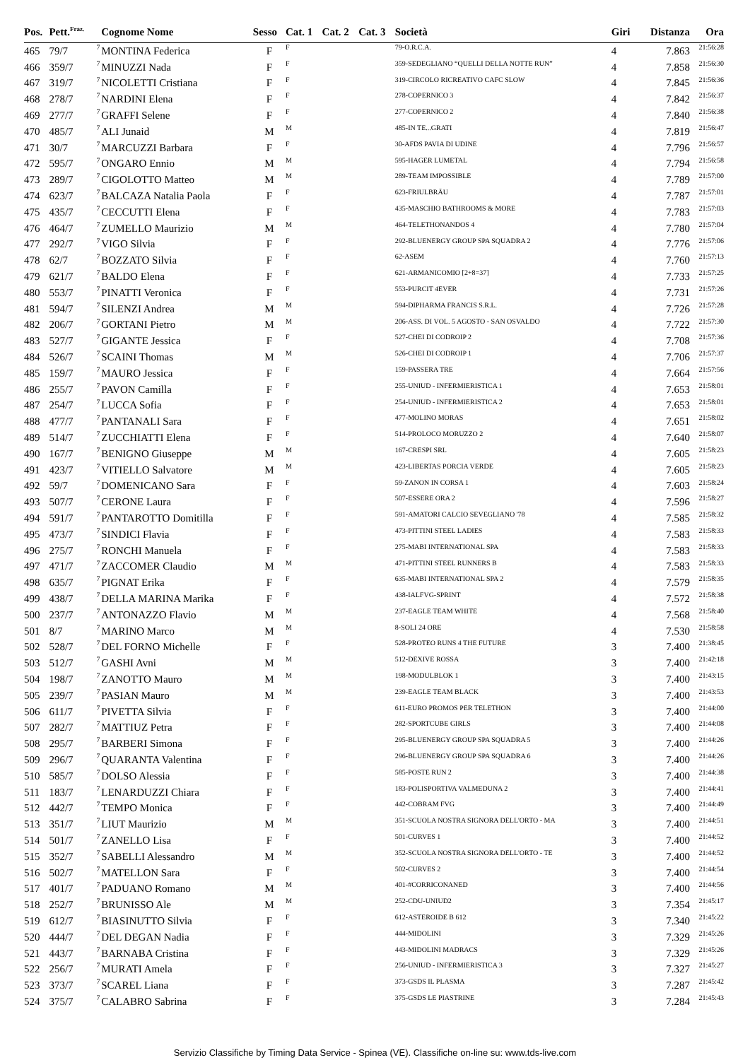| Pos. | Pett.<sup>Fraz.</sup> | | Cognome Nome | Sesso | Cat. 1 | Cat. 2 | Cat. 3 | Società | Giri | Distanza | Ora |
| --- | --- | --- | --- | --- | --- | --- | --- | --- | --- | --- | --- |
| 465 | 79/7 | 7 | MONTINA Federica | F | F | | | 79-O.R.C.A. | 4 | 7.863 | 21:56:28 |
| 466 | 359/7 | 7 | MINUZZI Nada | F | F | | | 359-SEDEGLIANO “QUELLI DELLA NOTTE RUN” | 4 | 7.858 | 21:56:30 |
| 467 | 319/7 | 7 | NICOLETTI Cristiana | F | F | | | 319-CIRCOLO RICREATIVO CAFC SLOW | 4 | 7.845 | 21:56:36 |
| 468 | 278/7 | 7 | NARDINI Elena | F | F | | | 278-COPERNICO 3 | 4 | 7.842 | 21:56:37 |
| 469 | 277/7 | 7 | GRAFFI Selene | F | F | | | 277-COPERNICO 2 | 4 | 7.840 | 21:56:38 |
| 470 | 485/7 | 7 | ALI Junaid | M | M | | | 485-IN TE...GRATI | 4 | 7.819 | 21:56:47 |
| 471 | 30/7 | 7 | MARCUZZI Barbara | F | F | | | 30-AFDS PAVIA DI UDINE | 4 | 7.796 | 21:56:57 |
| 472 | 595/7 | 7 | ONGARO Ennio | M | M | | | 595-HAGER LUMETAL | 4 | 7.794 | 21:56:58 |
| 473 | 289/7 | 7 | CIGOLOTTO Matteo | M | M | | | 289-TEAM IMPOSSIBLE | 4 | 7.789 | 21:57:00 |
| 474 | 623/7 | 7 | BALCAZA Natalia Paola | F | F | | | 623-FRIULBRÄU | 4 | 7.787 | 21:57:01 |
| 475 | 435/7 | 7 | CECCUTTI Elena | F | F | | | 435-MASCHIO BATHROOMS & MORE | 4 | 7.783 | 21:57:03 |
| 476 | 464/7 | 7 | ZUMELLO Maurizio | M | M | | | 464-TELETHONANDOS 4 | 4 | 7.780 | 21:57:04 |
| 477 | 292/7 | 7 | VIGO Silvia | F | F | | | 292-BLUENERGY GROUP SPA SQUADRA 2 | 4 | 7.776 | 21:57:06 |
| 478 | 62/7 | 7 | BOZZATO Silvia | F | F | | | 62-ASEM | 4 | 7.760 | 21:57:13 |
| 479 | 621/7 | 7 | BALDO Elena | F | F | | | 621-ARMANICOMIO [2+8=37] | 4 | 7.733 | 21:57:25 |
| 480 | 553/7 | 7 | PINATTI Veronica | F | F | | | 553-PURCIT 4EVER | 4 | 7.731 | 21:57:26 |
| 481 | 594/7 | 7 | SILENZI Andrea | M | M | | | 594-DIPHARMA FRANCIS S.R.L. | 4 | 7.726 | 21:57:28 |
| 482 | 206/7 | 7 | GORTANI Pietro | M | M | | | 206-ASS. DI VOL. 5 AGOSTO - SAN OSVALDO | 4 | 7.722 | 21:57:30 |
| 483 | 527/7 | 7 | GIGANTE Jessica | F | F | | | 527-CHEI DI CODROIP 2 | 4 | 7.708 | 21:57:36 |
| 484 | 526/7 | 7 | SCAINI Thomas | M | M | | | 526-CHEI DI CODROIP 1 | 4 | 7.706 | 21:57:37 |
| 485 | 159/7 | 7 | MAURO Jessica | F | F | | | 159-PASSERA TRE | 4 | 7.664 | 21:57:56 |
| 486 | 255/7 | 7 | PAVON Camilla | F | F | | | 255-UNIUD - INFERMIERISTICA 1 | 4 | 7.653 | 21:58:01 |
| 487 | 254/7 | 7 | LUCCA Sofia | F | F | | | 254-UNIUD - INFERMIERISTICA 2 | 4 | 7.653 | 21:58:01 |
| 488 | 477/7 | 7 | PANTANALI Sara | F | F | | | 477-MOLINO MORAS | 4 | 7.651 | 21:58:02 |
| 489 | 514/7 | 7 | ZUCCHIATTI Elena | F | F | | | 514-PROLOCO MORUZZO 2 | 4 | 7.640 | 21:58:07 |
| 490 | 167/7 | 7 | BENIGNO Giuseppe | M | M | | | 167-CRESPI SRL | 4 | 7.605 | 21:58:23 |
| 491 | 423/7 | 7 | VITIELLO Salvatore | M | M | | | 423-LIBERTAS PORCIA VERDE | 4 | 7.605 | 21:58:23 |
| 492 | 59/7 | 7 | DOMENICANO Sara | F | F | | | 59-ZANON IN CORSA 1 | 4 | 7.603 | 21:58:24 |
| 493 | 507/7 | 7 | CERONE Laura | F | F | | | 507-ESSERE ORA 2 | 4 | 7.596 | 21:58:27 |
| 494 | 591/7 | 7 | PANTAROTTO Domitilla | F | F | | | 591-AMATORI CALCIO SEVEGLIANO '78 | 4 | 7.585 | 21:58:32 |
| 495 | 473/7 | 7 | SINDICI Flavia | F | F | | | 473-PITTINI STEEL LADIES | 4 | 7.583 | 21:58:33 |
| 496 | 275/7 | 7 | RONCHI Manuela | F | F | | | 275-MABI INTERNATIONAL SPA | 4 | 7.583 | 21:58:33 |
| 497 | 471/7 | 7 | ZACCOMER Claudio | M | M | | | 471-PITTINI STEEL RUNNERS B | 4 | 7.583 | 21:58:33 |
| 498 | 635/7 | 7 | PIGNAT Erika | F | F | | | 635-MABI INTERNATIONAL SPA 2 | 4 | 7.579 | 21:58:35 |
| 499 | 438/7 | 7 | DELLA MARINA Marika | F | F | | | 438-IALFVG-SPRINT | 4 | 7.572 | 21:58:38 |
| 500 | 237/7 | 7 | ANTONAZZO Flavio | M | M | | | 237-EAGLE TEAM WHITE | 4 | 7.568 | 21:58:40 |
| 501 | 8/7 | 7 | MARINO Marco | M | M | | | 8-SOLI 24 ORE | 4 | 7.530 | 21:58:58 |
| 502 | 528/7 | 7 | DEL FORNO Michelle | F | F | | | 528-PROTEO RUNS 4 THE FUTURE | 3 | 7.400 | 21:38:45 |
| 503 | 512/7 | 7 | GASHI Avni | M | M | | | 512-DEXIVE ROSSA | 3 | 7.400 | 21:42:18 |
| 504 | 198/7 | 7 | ZANOTTO Mauro | M | M | | | 198-MODULBLOK 1 | 3 | 7.400 | 21:43:15 |
| 505 | 239/7 | 7 | PASIAN Mauro | M | M | | | 239-EAGLE TEAM BLACK | 3 | 7.400 | 21:43:53 |
| 506 | 611/7 | 7 | PIVETTA Silvia | F | F | | | 611-EURO PROMOS PER TELETHON | 3 | 7.400 | 21:44:00 |
| 507 | 282/7 | 7 | MATTIUZ Petra | F | F | | | 282-SPORTCUBE GIRLS | 3 | 7.400 | 21:44:08 |
| 508 | 295/7 | 7 | BARBERI Simona | F | F | | | 295-BLUENERGY GROUP SPA SQUADRA 5 | 3 | 7.400 | 21:44:26 |
| 509 | 296/7 | 7 | QUARANTA Valentina | F | F | | | 296-BLUENERGY GROUP SPA SQUADRA 6 | 3 | 7.400 | 21:44:26 |
| 510 | 585/7 | 7 | DOLSO Alessia | F | F | | | 585-POSTE RUN 2 | 3 | 7.400 | 21:44:38 |
| 511 | 183/7 | 7 | LENARDUZZI Chiara | F | F | | | 183-POLISPORTIVA VALMEDUNA 2 | 3 | 7.400 | 21:44:41 |
| 512 | 442/7 | 7 | TEMPO Monica | F | F | | | 442-COBRAM FVG | 3 | 7.400 | 21:44:49 |
| 513 | 351/7 | 7 | LIUT Maurizio | M | M | | | 351-SCUOLA NOSTRA SIGNORA DELL'ORTO - MA | 3 | 7.400 | 21:44:51 |
| 514 | 501/7 | 7 | ZANELLO Lisa | F | F | | | 501-CURVES 1 | 3 | 7.400 | 21:44:52 |
| 515 | 352/7 | 7 | SABELLI Alessandro | M | M | | | 352-SCUOLA NOSTRA SIGNORA DELL'ORTO - TE | 3 | 7.400 | 21:44:52 |
| 516 | 502/7 | 7 | MATELLON Sara | F | F | | | 502-CURVES 2 | 3 | 7.400 | 21:44:54 |
| 517 | 401/7 | 7 | PADUANO Romano | M | M | | | 401-#CORRICONANED | 3 | 7.400 | 21:44:56 |
| 518 | 252/7 | 7 | BRUNISSO Ale | M | M | | | 252-CDU-UNIUD2 | 3 | 7.354 | 21:45:17 |
| 519 | 612/7 | 7 | BIASINUTTO Silvia | F | F | | | 612-ASTEROIDE B 612 | 3 | 7.340 | 21:45:22 |
| 520 | 444/7 | 7 | DEL DEGAN Nadia | F | F | | | 444-MIDOLINI | 3 | 7.329 | 21:45:26 |
| 521 | 443/7 | 7 | BARNABA Cristina | F | F | | | 443-MIDOLINI MADRACS | 3 | 7.329 | 21:45:26 |
| 522 | 256/7 | 7 | MURATI Amela | F | F | | | 256-UNIUD - INFERMIERISTICA 3 | 3 | 7.327 | 21:45:27 |
| 523 | 373/7 | 7 | SCAREL Liana | F | F | | | 373-GSDS IL PLASMA | 3 | 7.287 | 21:45:42 |
| 524 | 375/7 | 7 | CALABRO Sabrina | F | F | | | 375-GSDS LE PIASTRINE | 3 | 7.284 | 21:45:43 |
Servizio Classifiche by Timing Data Service - Spinea (VE). Classifiche on-line su: www.tds-live.com